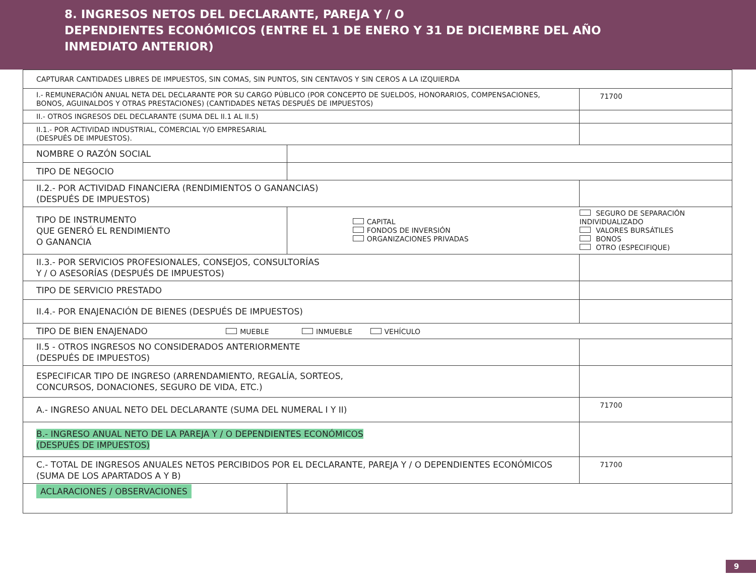8. INGRESOS NETOS DEL DECLARANTE, PAREJA Y / O
DEPENDIENTES ECONÓMICOS (ENTRE EL 1 DE ENERO Y 31 DE DICIEMBRE DEL AÑO
INMEDIATO ANTERIOR)
| CAPTURAR CANTIDADES LIBRES DE IMPUESTOS, SIN COMAS, SIN PUNTOS, SIN CENTAVOS Y SIN CEROS A LA IZQUIERDA | | | |
| I.- REMUNERACIÓN ANUAL NETA DEL DECLARANTE POR SU CARGO PÚBLICO (POR CONCEPTO DE SUELDOS, HONORARIOS, COMPENSACIONES, BONOS, AGUINALDOS Y OTRAS PRESTACIONES) (CANTIDADES NETAS DESPUÉS DE IMPUESTOS) | | | 71700 |
| II.- OTROS INGRESOS DEL DECLARANTE (SUMA DEL II.1 AL II.5) | | | |
| II.1.- POR ACTIVIDAD INDUSTRIAL, COMERCIAL Y/O EMPRESARIAL (DESPUÉS DE IMPUESTOS). | | | |
| NOMBRE O RAZÓN SOCIAL | | | |
| TIPO DE NEGOCIO | | | |
| II.2.- POR ACTIVIDAD FINANCIERA (RENDIMIENTOS O GANANCIAS) (DESPUÉS DE IMPUESTOS) | | | |
| TIPO DE INSTRUMENTO QUE GENERÓ EL RENDIMIENTO O GANANCIA | | CAPITAL FONDOS DE INVERSIÓN ORGANIZACIONES PRIVADAS | SEGURO DE SEPARACIÓN INDIVIDUALIZADO VALORES BURSÁTILES BONOS OTRO (ESPECIFIQUE) |
| II.3.- POR SERVICIOS PROFESIONALES, CONSEJOS, CONSULTORÍAS Y / O ASESORÍAS (DESPUÉS DE IMPUESTOS) | | | |
| TIPO DE SERVICIO PRESTADO | | | |
| II.4.- POR ENAJENACIÓN DE BIENES (DESPUÉS DE IMPUESTOS) | | | |
| TIPO DE BIEN ENAJENADO MUEBLE INMUEBLE VEHÍCULO | | | |
| II.5 - OTROS INGRESOS NO CONSIDERADOS ANTERIORMENTE (DESPUÉS DE IMPUESTOS) | | | |
| ESPECIFICAR TIPO DE INGRESO (ARRENDAMIENTO, REGALÍA, SORTEOS, CONCURSOS, DONACIONES, SEGURO DE VIDA, ETC.) | | | |
| A.- INGRESO ANUAL NETO DEL DECLARANTE (SUMA DEL NUMERAL I Y II) | | | 71700 |
| B.- INGRESO ANUAL NETO DE LA PAREJA Y / O DEPENDIENTES ECONÓMICOS (DESPUÉS DE IMPUESTOS) | | | |
| C.- TOTAL DE INGRESOS ANUALES NETOS PERCIBIDOS POR EL DECLARANTE, PAREJA Y / O DEPENDIENTES ECONÓMICOS (SUMA DE LOS APARTADOS A Y B) | | | 71700 |
| ACLARACIONES / OBSERVACIONES | | | |
9